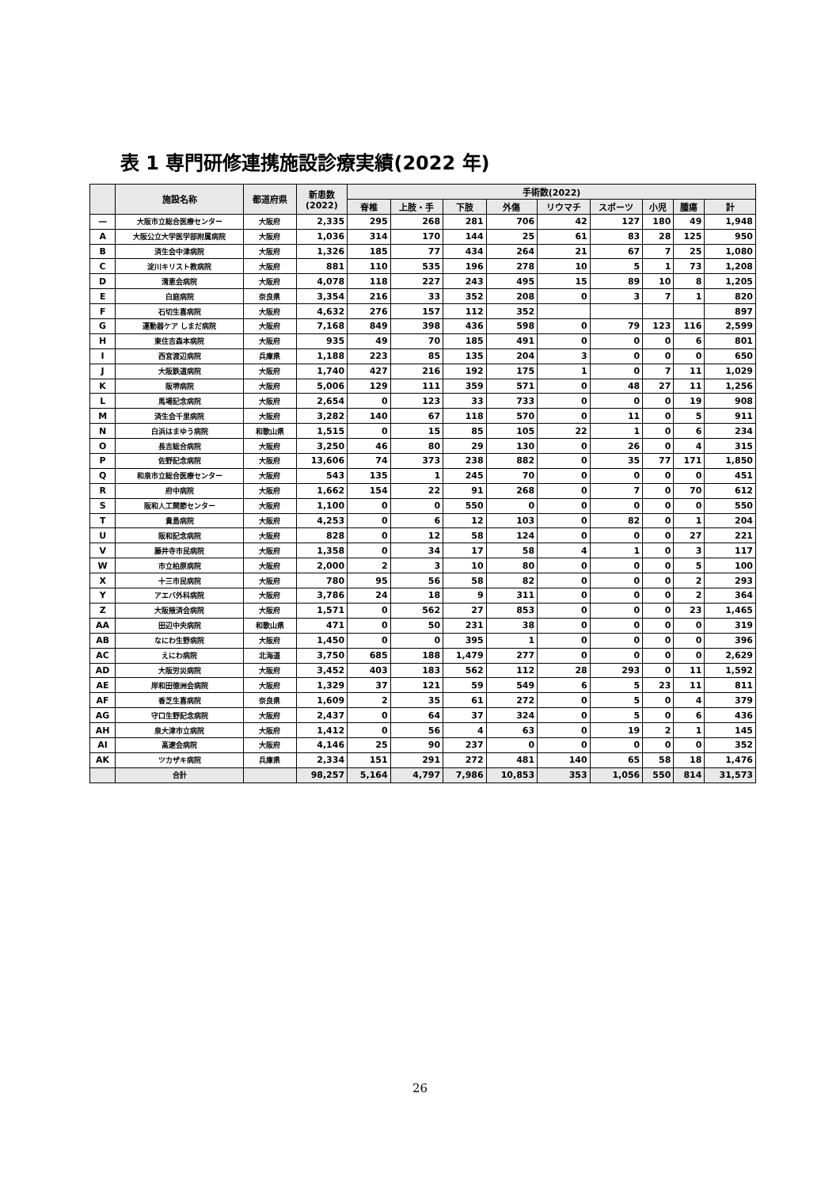表 1 専門研修連携施設診療実績(2022 年)
| | 施設名称 | 都道府県 | 新患数 (2022) | 手術数(2022) | | | | | | | | |
| --- | --- | --- | --- | --- | --- | --- | --- | --- | --- | --- | --- | --- |
| | | | | 脊椎 | 上肢・手 | 下肢 | 外傷 | リウマチ | スポーツ | 小児 | 腫瘍 | 計 |
| — | 大阪市立総合医療センター | 大阪府 | 2,335 | 295 | 268 | 281 | 706 | 42 | 127 | 180 | 49 | 1,948 |
| A | 大阪公立大学医学部附属病院 | 大阪府 | 1,036 | 314 | 170 | 144 | 25 | 61 | 83 | 28 | 125 | 950 |
| B | 済生会中津病院 | 大阪府 | 1,326 | 185 | 77 | 434 | 264 | 21 | 67 | 7 | 25 | 1,080 |
| C | 淀川キリスト教病院 | 大阪府 | 881 | 110 | 535 | 196 | 278 | 10 | 5 | 1 | 73 | 1,208 |
| D | 清恵会病院 | 大阪府 | 4,078 | 118 | 227 | 243 | 495 | 15 | 89 | 10 | 8 | 1,205 |
| E | 白庭病院 | 奈良県 | 3,354 | 216 | 33 | 352 | 208 | 0 | 3 | 7 | 1 | 820 |
| F | 石切生喜病院 | 大阪府 | 4,632 | 276 | 157 | 112 | 352 | | | | | 897 |
| G | 運動器ケア しまだ病院 | 大阪府 | 7,168 | 849 | 398 | 436 | 598 | 0 | 79 | 123 | 116 | 2,599 |
| H | 東住吉森本病院 | 大阪府 | 935 | 49 | 70 | 185 | 491 | 0 | 0 | 0 | 6 | 801 |
| I | 西宮渡辺病院 | 兵庫県 | 1,188 | 223 | 85 | 135 | 204 | 3 | 0 | 0 | 0 | 650 |
| J | 大阪鉄道病院 | 大阪府 | 1,740 | 427 | 216 | 192 | 175 | 1 | 0 | 7 | 11 | 1,029 |
| K | 阪堺病院 | 大阪府 | 5,006 | 129 | 111 | 359 | 571 | 0 | 48 | 27 | 11 | 1,256 |
| L | 馬場記念病院 | 大阪府 | 2,654 | 0 | 123 | 33 | 733 | 0 | 0 | 0 | 19 | 908 |
| M | 済生会千里病院 | 大阪府 | 3,282 | 140 | 67 | 118 | 570 | 0 | 11 | 0 | 5 | 911 |
| N | 白浜はまゆう病院 | 和歌山県 | 1,515 | 0 | 15 | 85 | 105 | 22 | 1 | 0 | 6 | 234 |
| O | 長吉総合病院 | 大阪府 | 3,250 | 46 | 80 | 29 | 130 | 0 | 26 | 0 | 4 | 315 |
| P | 佐野記念病院 | 大阪府 | 13,606 | 74 | 373 | 238 | 882 | 0 | 35 | 77 | 171 | 1,850 |
| Q | 和泉市立総合医療センター | 大阪府 | 543 | 135 | 1 | 245 | 70 | 0 | 0 | 0 | 0 | 451 |
| R | 府中病院 | 大阪府 | 1,662 | 154 | 22 | 91 | 268 | 0 | 7 | 0 | 70 | 612 |
| S | 阪和人工関節センター | 大阪府 | 1,100 | 0 | 0 | 550 | 0 | 0 | 0 | 0 | 0 | 550 |
| T | 貴島病院 | 大阪府 | 4,253 | 0 | 6 | 12 | 103 | 0 | 82 | 0 | 1 | 204 |
| U | 阪和記念病院 | 大阪府 | 828 | 0 | 12 | 58 | 124 | 0 | 0 | 0 | 27 | 221 |
| V | 藤井寺市民病院 | 大阪府 | 1,358 | 0 | 34 | 17 | 58 | 4 | 1 | 0 | 3 | 117 |
| W | 市立柏原病院 | 大阪府 | 2,000 | 2 | 3 | 10 | 80 | 0 | 0 | 0 | 5 | 100 |
| X | 十三市民病院 | 大阪府 | 780 | 95 | 56 | 58 | 82 | 0 | 0 | 0 | 2 | 293 |
| Y | アエバ外科病院 | 大阪府 | 3,786 | 24 | 18 | 9 | 311 | 0 | 0 | 0 | 2 | 364 |
| Z | 大阪掖済会病院 | 大阪府 | 1,571 | 0 | 562 | 27 | 853 | 0 | 0 | 0 | 23 | 1,465 |
| AA | 田辺中央病院 | 和歌山県 | 471 | 0 | 50 | 231 | 38 | 0 | 0 | 0 | 0 | 319 |
| AB | なにわ生野病院 | 大阪府 | 1,450 | 0 | 0 | 395 | 1 | 0 | 0 | 0 | 0 | 396 |
| AC | えにわ病院 | 北海道 | 3,750 | 685 | 188 | 1,479 | 277 | 0 | 0 | 0 | 0 | 2,629 |
| AD | 大阪労災病院 | 大阪府 | 3,452 | 403 | 183 | 562 | 112 | 28 | 293 | 0 | 11 | 1,592 |
| AE | 岸和田徳洲会病院 | 大阪府 | 1,329 | 37 | 121 | 59 | 549 | 6 | 5 | 23 | 11 | 811 |
| AF | 香芝生喜病院 | 奈良県 | 1,609 | 2 | 35 | 61 | 272 | 0 | 5 | 0 | 4 | 379 |
| AG | 守口生野記念病院 | 大阪府 | 2,437 | 0 | 64 | 37 | 324 | 0 | 5 | 0 | 6 | 436 |
| AH | 泉大津市立病院 | 大阪府 | 1,412 | 0 | 56 | 4 | 63 | 0 | 19 | 2 | 1 | 145 |
| AI | 高遼会病院 | 大阪府 | 4,146 | 25 | 90 | 237 | 0 | 0 | 0 | 0 | 0 | 352 |
| AK | ツカザキ病院 | 兵庫県 | 2,334 | 151 | 291 | 272 | 481 | 140 | 65 | 58 | 18 | 1,476 |
| | 合計 | | 98,257 | 5,164 | 4,797 | 7,986 | 10,853 | 353 | 1,056 | 550 | 814 | 31,573 |
26